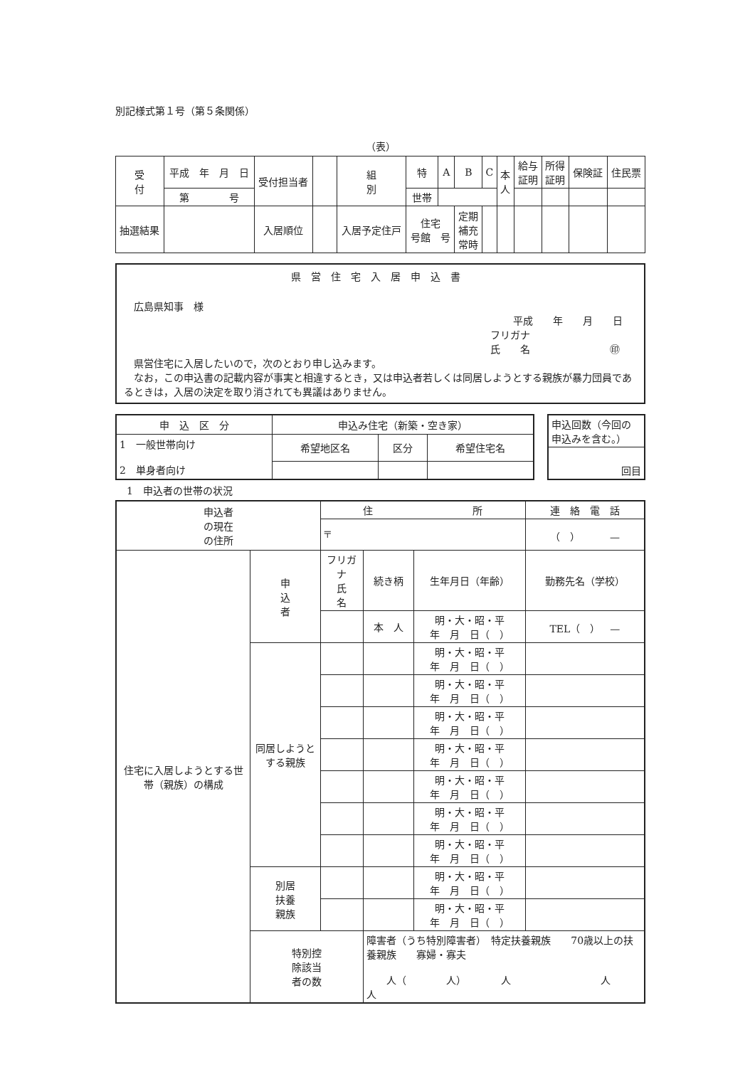別記様式第１号（第５条関係）
（表）
| 受 付 | 平成 年 月 日 | 受付担当者 | | 組 別 | 特 | A | B | C | 本 人 | 給与 証明 | 所得 証明 | 保険証 | 住民票 |
| | 第 号 | | | | 世帯 | | | | | | | | |
| 抽選結果 | | 入居順位 | | 入居予定住戸 | 住宅 号館 号 | | 定期 補充 常時 | | | | | | |
県営住宅入居申込書
広島県知事　様
平成　　年　　月　　日
フリガナ
氏　　名　　　　　　　　㊞
　県営住宅に入居したいので，次のとおり申し込みます。
　なお，この申込書の記載内容が事実と相違するとき，又は申込者若しくは同居しようとする親族が暴力団員であるときは，入居の決定を取り消されても異議はありません。
| 申 込 区 分 | 申込み住宅（新築・空き家） | | |
| 1 一般世帯向け 2 単身者向け | 希望地区名 | 区分 | 希望住宅名 |
| 申込回数（今回の申込みを含む。） |
| 回目 |
1　申込者の世帯の状況
| 申込者 の現在 の住所 | | 住 所 | | | 連 絡 電 話 |
| | | 〒 | | | （ ） — |
| 住宅に入居しようとする世帯（親族）の構成 | 申 込 者 | フリガナ 氏 名 | 続き柄 | 生年月日（年齢） | 勤務先名（学校） |
| | | | 本 人 | 明・大・昭・平 年 月 日（ ） | TEL（ ） — |
| | 同居しようとする親族 | | | 明・大・昭・平 年 月 日（ ） | |
| | | | | 明・大・昭・平 年 月 日（ ） | |
| | | | | 明・大・昭・平 年 月 日（ ） | |
| | | | | 明・大・昭・平 年 月 日（ ） | |
| | | | | 明・大・昭・平 年 月 日（ ） | |
| | | | | 明・大・昭・平 年 月 日（ ） | |
| | | | | 明・大・昭・平 年 月 日（ ） | |
| | 別居 扶養 親族 | | | 明・大・昭・平 年 月 日（ ） | |
| | | | | 明・大・昭・平 年 月 日（ ） | |
| | 特別控 除該当 者の数 | | 障害者（うち特別障害者） 特定扶養親族 70歳以上の扶養親族 寡婦・寡夫 人（ 人） 人 人 人 | | |